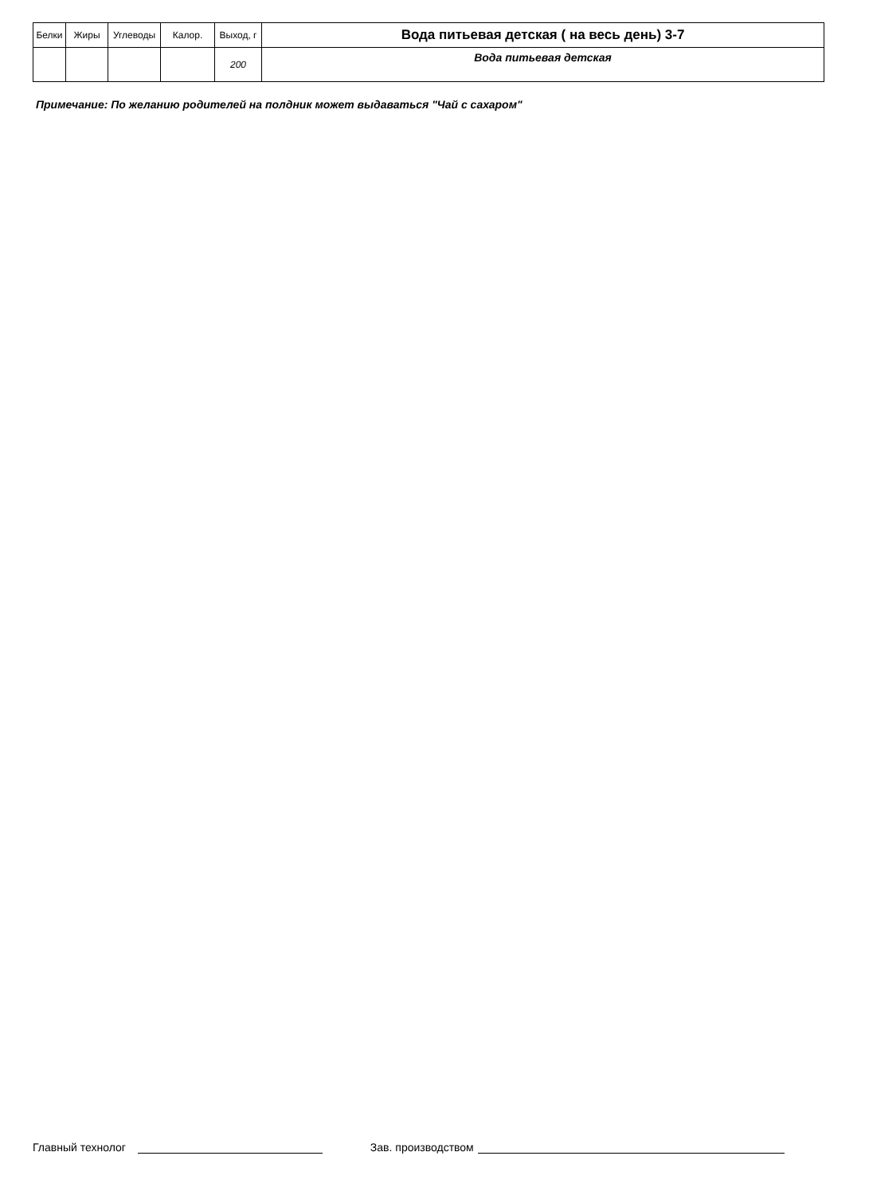| Белки | Жиры | Углеводы | Калор. | Выход, г | Вода питьевая детская ( на весь день) 3-7 |
| | | | | 200 | Вода питьевая детская |
Примечание: По желанию родителей на полдник может выдаваться "Чай с сахаром"
Главный технолог
Зав. производством